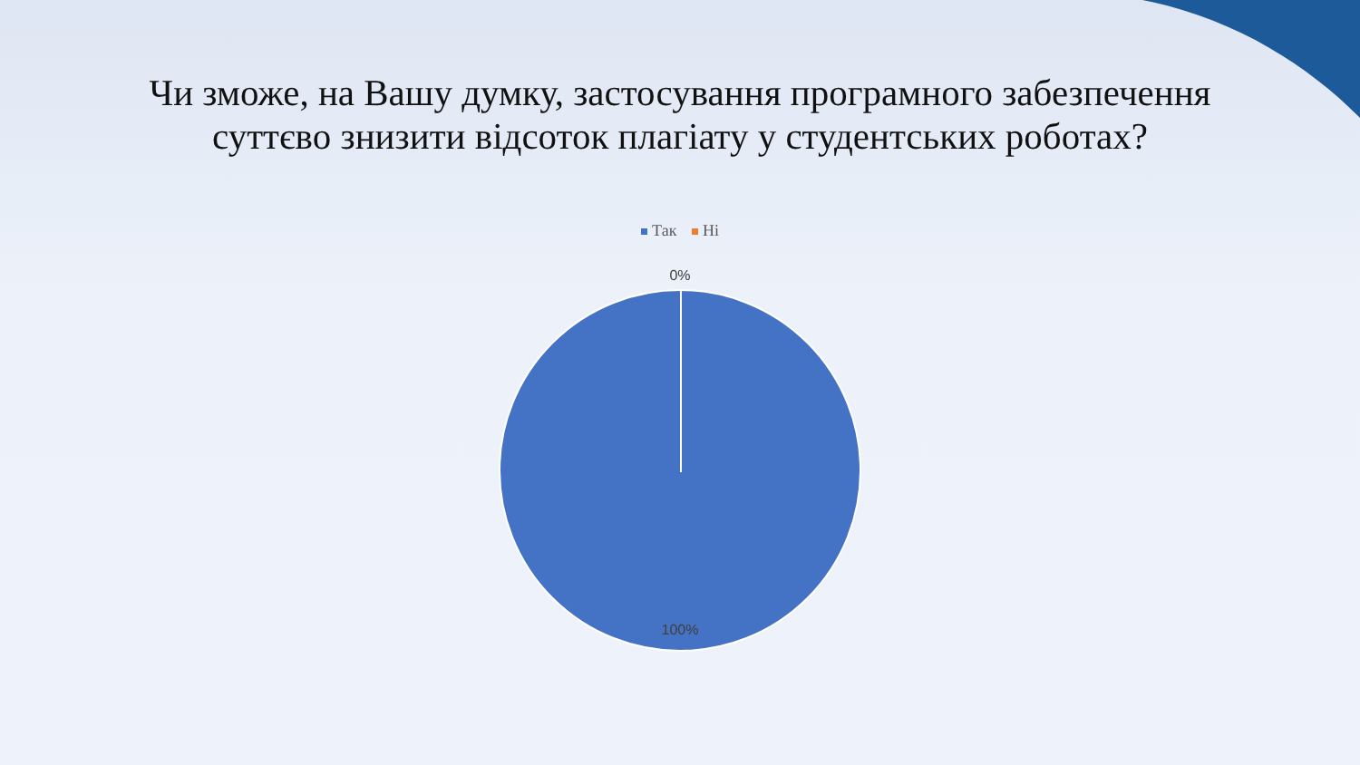Чи зможе, на Вашу думку, застосування програмного забезпечення
суттєво знизити відсоток плагіату у студентських роботах?
Так Ні
0%
100%